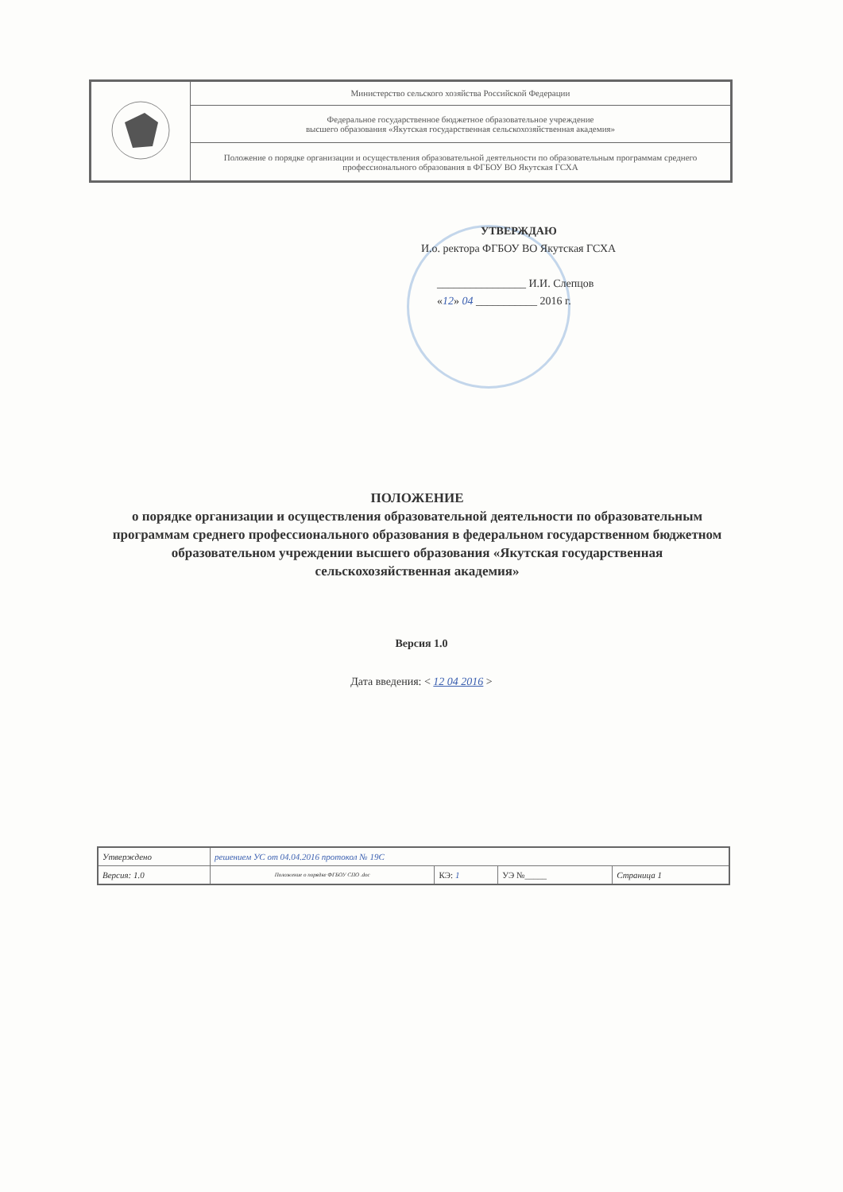| | Министерство сельского хозяйства Российской Федерации |
| | Федеральное государственное бюджетное образовательное учреждение высшего образования «Якутская государственная сельскохозяйственная академия» |
| | Положение о порядке организации и осуществления образовательной деятельности по образовательным программам среднего профессионального образования в ФГБОУ ВО Якутская ГСХА |
УТВЕРЖДАЮ
И.о. ректора ФГБОУ ВО Якутская ГСХА
________________ И.И. Слепцов
«12» 04 ___________ 2016 г.
ПОЛОЖЕНИЕ
о порядке организации и осуществления образовательной деятельности по образовательным программам среднего профессионального образования в федеральном государственном бюджетном образовательном учреждении высшего образования «Якутская государственная сельскохозяйственная академия»
Версия 1.0
Дата введения: < 12 04 2016 >
| Утверждено | решением УС от 04.04.2016 протокол № 19С | | | |
| Версия: 1.0 | Положение о порядке ФГБОУ СПО .doc | КЭ: 1 | УЭ №_____ | Страница 1 |